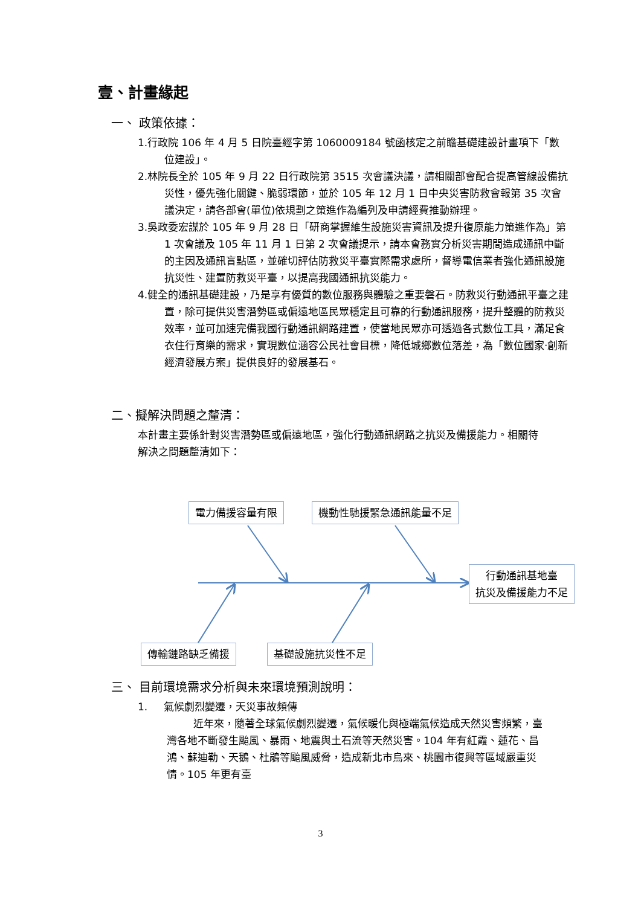壹、計畫緣起
一、 政策依據：
1.行政院 106 年 4 月 5 日院臺經字第 1060009184 號函核定之前瞻基礎建設計畫項下「數位建設」。
2.林院長全於 105 年 9 月 22 日行政院第 3515 次會議決議，請相關部會配合提高管線設備抗災性，優先強化關鍵、脆弱環節，並於 105 年 12 月 1 日中央災害防救會報第 35 次會議決定，請各部會(單位)依規劃之策進作為編列及申請經費推動辦理。
3.吳政委宏謀於 105 年 9 月 28 日「研商掌握維生設施災害資訊及提升復原能力策進作為」第 1 次會議及 105 年 11 月 1 日第 2 次會議提示，請本會務實分析災害期間造成通訊中斷的主因及通訊盲點區，並確切評估防救災平臺實際需求處所，督導電信業者強化通訊設施抗災性、建置防救災平臺，以提高我國通訊抗災能力。
4.健全的通訊基礎建設，乃是享有優質的數位服務與體驗之重要磐石。防救災行動通訊平臺之建置，除可提供災害潛勢區或偏遠地區民眾穩定且可靠的行動通訊服務，提升整體的防救災效率，並可加速完備我國行動通訊網路建置，使當地民眾亦可透過各式數位工具，滿足食衣住行育樂的需求，實現數位涵容公民社會目標，降低城鄉數位落差，為「數位國家‧創新經濟發展方案」提供良好的發展基石。
二、擬解決問題之釐清：
本計畫主要係針對災害潛勢區或偏遠地區，強化行動通訊網路之抗災及備援能力。相關待解決之問題釐清如下：
電力備援容量有限 機動性馳援緊急通訊能量不足
行動通訊基地臺
抗災及備援能力不足
傳輸鏈路缺乏備援 基礎設施抗災性不足
三、 目前環境需求分析與未來環境預測說明：
1. 氣候劇烈變遷，天災事故頻傳
近年來，隨著全球氣候劇烈變遷，氣候暖化與極端氣候造成天然災害頻繁，臺灣各地不斷發生颱風、暴雨、地震與土石流等天然災害。104 年有紅霞、蓮花、昌鴻、蘇迪勒、天鵝、杜鵑等颱風威脅，造成新北市烏來、桃園市復興等區域嚴重災情。105 年更有臺
3